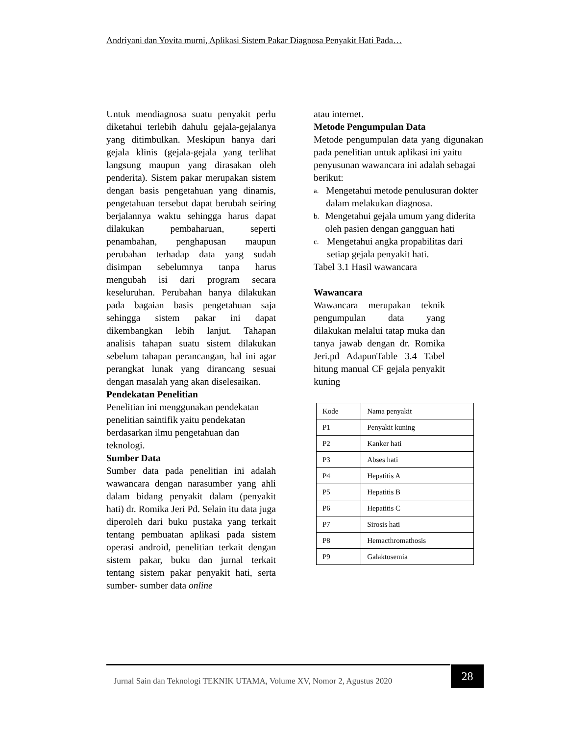Andriyani dan Yovita murni, Aplikasi Sistem Pakar Diagnosa Penyakit Hati Pada…
Untuk mendiagnosa suatu penyakit perlu diketahui terlebih dahulu gejala-gejalanya yang ditimbulkan. Meskipun hanya dari gejala klinis (gejala-gejala yang terlihat langsung maupun yang dirasakan oleh penderita). Sistem pakar merupakan sistem dengan basis pengetahuan yang dinamis, pengetahuan tersebut dapat berubah seiring berjalannya waktu sehingga harus dapat dilakukan pembaharuan, seperti penambahan, penghapusan maupun perubahan terhadap data yang sudah disimpan sebelumnya tanpa harus mengubah isi dari program secara keseluruhan. Perubahan hanya dilakukan pada bagaian basis pengetahuan saja sehingga sistem pakar ini dapat dikembangkan lebih lanjut. Tahapan analisis tahapan suatu sistem dilakukan sebelum tahapan perancangan, hal ini agar perangkat lunak yang dirancang sesuai dengan masalah yang akan diselesaikan.
Pendekatan Penelitian
Penelitian ini menggunakan pendekatan penelitian saintifik yaitu pendekatan berdasarkan ilmu pengetahuan dan teknologi.
Sumber Data
Sumber data pada penelitian ini adalah wawancara dengan narasumber yang ahli dalam bidang penyakit dalam (penyakit hati) dr. Romika Jeri Pd. Selain itu data juga diperoleh dari buku pustaka yang terkait tentang pembuatan aplikasi pada sistem operasi android, penelitian terkait dengan sistem pakar, buku dan jurnal terkait tentang sistem pakar penyakit hati, serta sumber- sumber data online
atau internet.
Metode Pengumpulan Data
Metode pengumpulan data yang digunakan pada penelitian untuk aplikasi ini yaitu
penyusunan wawancara ini adalah sebagai berikut:
a.
Mengetahui metode penulusuran dokter dalam melakukan diagnosa.
b.
Mengetahui gejala umum yang diderita oleh pasien dengan gangguan hati
c.
Mengetahui angka propabilitas dari setiap gejala penyakit hati.
Tabel 3.1 Hasil wawancara
Wawancara
Wawancara merupakan teknik pengumpulan data yang dilakukan melalui tatap muka dan tanya jawab dengan dr. Romika Jeri.pd AdapunTable 3.4 Tabel hitung manual CF gejala penyakit kuning
| Kode | Nama penyakit |
| P1 | Penyakit kuning |
| P2 | Kanker hati |
| P3 | Abses hati |
| P4 | Hepatitis A |
| P5 | Hepatitis B |
| P6 | Hepatitis C |
| P7 | Sirosis hati |
| P8 | Hemacthromathosis |
| P9 | Galaktosemia |
Jurnal Sain dan Teknologi TEKNIK UTAMA, Volume XV, Nomor 2, Agustus 2020
28